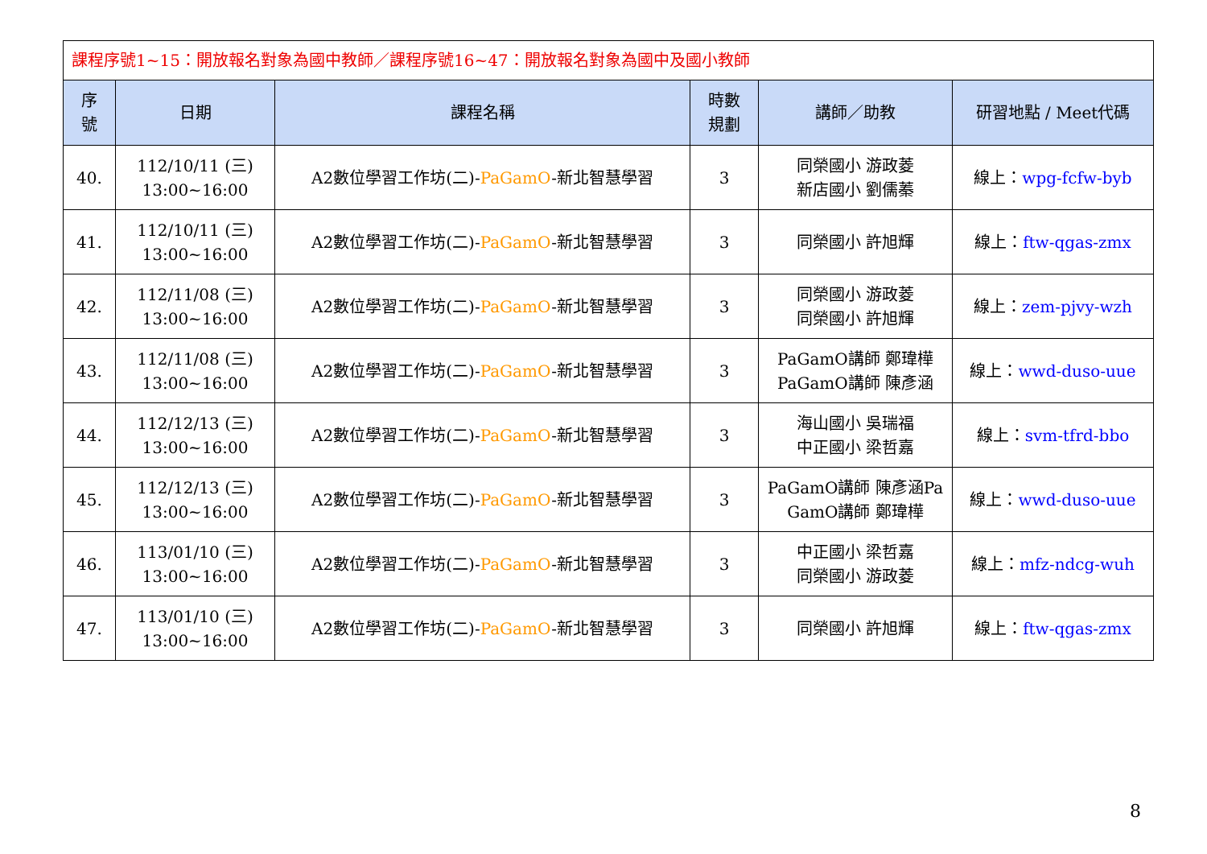| 課程序號1~15：開放報名對象為國中教師／課程序號16~47：開放報名對象為國中及國小教師 | | | | | |
| 序 號 | 日期 | 課程名稱 | 時數 規劃 | 講師／助教 | 研習地點 / Meet代碼 |
| 40. | 112/10/11 (三) 13:00~16:00 | A2數位學習工作坊(二)- PaGamO -新北智慧學習 | 3 | 同榮國小 游政菱 新店國小 劉儒蓁 | 線上： wpg-fcfw-byb |
| 41. | 112/10/11 (三) 13:00~16:00 | A2數位學習工作坊(二)- PaGamO -新北智慧學習 | 3 | 同榮國小 許旭輝 | 線上： ftw-qgas-zmx |
| 42. | 112/11/08 (三) 13:00~16:00 | A2數位學習工作坊(二)- PaGamO -新北智慧學習 | 3 | 同榮國小 游政菱 同榮國小 許旭輝 | 線上： zem-pjvy-wzh |
| 43. | 112/11/08 (三) 13:00~16:00 | A2數位學習工作坊(二)- PaGamO -新北智慧學習 | 3 | PaGamO講師 鄭瑋樺 PaGamO講師 陳彥涵 | 線上： wwd-duso-uue |
| 44. | 112/12/13 (三) 13:00~16:00 | A2數位學習工作坊(二)- PaGamO -新北智慧學習 | 3 | 海山國小 吳瑞福 中正國小 梁哲嘉 | 線上： svm-tfrd-bbo |
| 45. | 112/12/13 (三) 13:00~16:00 | A2數位學習工作坊(二)- PaGamO -新北智慧學習 | 3 | PaGamO講師 陳彥涵Pa GamO講師 鄭瑋樺 | 線上： wwd-duso-uue |
| 46. | 113/01/10 (三) 13:00~16:00 | A2數位學習工作坊(二)- PaGamO -新北智慧學習 | 3 | 中正國小 梁哲嘉 同榮國小 游政菱 | 線上： mfz-ndcg-wuh |
| 47. | 113/01/10 (三) 13:00~16:00 | A2數位學習工作坊(二)- PaGamO -新北智慧學習 | 3 | 同榮國小 許旭輝 | 線上： ftw-qgas-zmx |
8